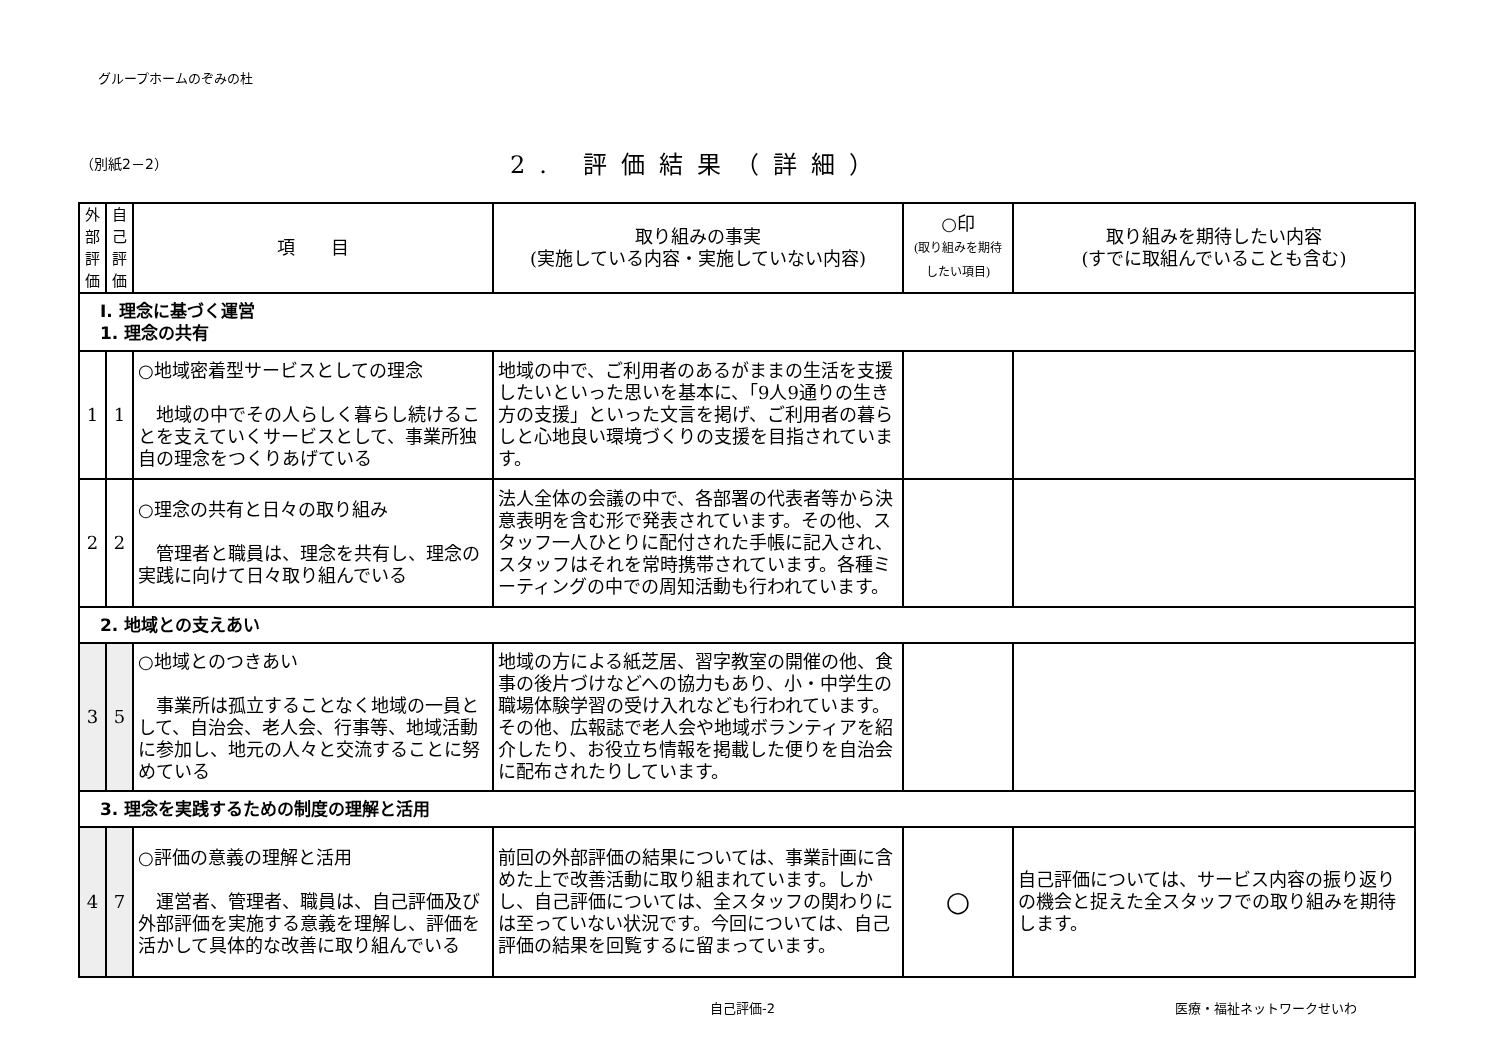グループホームのぞみの杜
（別紙2－2）
2. 評価結果（詳細）
| 外部評価 | 自己評価 | 項 目 | 取り組みの事実 (実施している内容・実施していない内容) | ○印 (取り組みを期待したい項目) | 取り組みを期待したい内容 (すでに取組んでいることも含む) |
| --- | --- | --- | --- | --- | --- |
| Ⅰ. 理念に基づく運営 1. 理念の共有 | | | | | |
| 1 | 1 | ○地域密着型サービスとしての理念 地域の中でその人らしく暮らし続けることを支えていくサービスとして、事業所独自の理念をつくりあげている | 地域の中で、ご利用者のあるがままの生活を支援したいといった思いを基本に、「9人9通りの生き方の支援」といった文言を掲げ、ご利用者の暮らしと心地良い環境づくりの支援を目指されています。 | | |
| 2 | 2 | ○理念の共有と日々の取り組み 管理者と職員は、理念を共有し、理念の実践に向けて日々取り組んでいる | 法人全体の会議の中で、各部署の代表者等から決意表明を含む形で発表されています。その他、スタッフ一人ひとりに配付された手帳に記入され、スタッフはそれを常時携帯されています。各種ミーティングの中での周知活動も行われています。 | | |
| 2. 地域との支えあい | | | | | |
| 3 | 5 | ○地域とのつきあい 事業所は孤立することなく地域の一員として、自治会、老人会、行事等、地域活動に参加し、地元の人々と交流することに努めている | 地域の方による紙芝居、習字教室の開催の他、食事の後片づけなどへの協力もあり、小・中学生の職場体験学習の受け入れなども行われています。その他、広報誌で老人会や地域ボランティアを紹介したり、お役立ち情報を掲載した便りを自治会に配布されたりしています。 | | |
| 3. 理念を実践するための制度の理解と活用 | | | | | |
| 4 | 7 | ○評価の意義の理解と活用 運営者、管理者、職員は、自己評価及び外部評価を実施する意義を理解し、評価を活かして具体的な改善に取り組んでいる | 前回の外部評価の結果については、事業計画に含めた上で改善活動に取り組まれています。しかし、自己評価については、全スタッフの関わりには至っていない状況です。今回については、自己評価の結果を回覧するに留まっています。 | ○ | 自己評価については、サービス内容の振り返りの機会と捉えた全スタッフでの取り組みを期待します。 |
自己評価-2 医療・福祉ネットワークせいわ